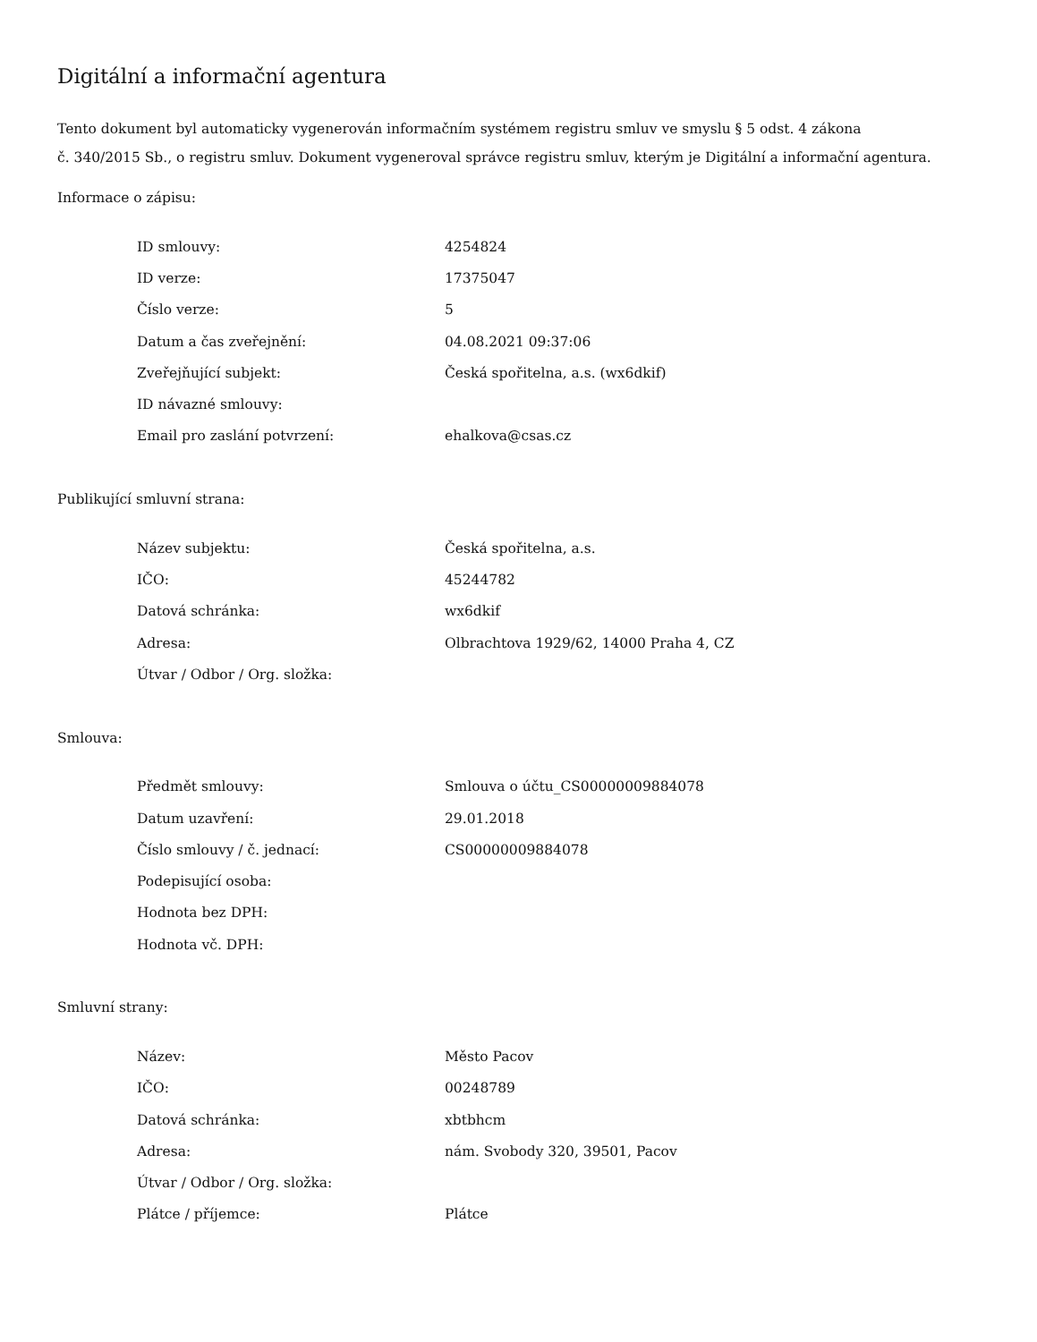Digitální a informační agentura
Tento dokument byl automaticky vygenerován informačním systémem registru smluv ve smyslu § 5 odst. 4 zákona
č. 340/2015 Sb., o registru smluv. Dokument vygeneroval správce registru smluv, kterým je Digitální a informační agentura.
Informace o zápisu:
| ID smlouvy: | 4254824 |
| ID verze: | 17375047 |
| Číslo verze: | 5 |
| Datum a čas zveřejnění: | 04.08.2021 09:37:06 |
| Zveřejňující subjekt: | Česká spořitelna, a.s. (wx6dkif) |
| ID návazné smlouvy: | |
| Email pro zaslání potvrzení: | ehalkova@csas.cz |
Publikující smluvní strana:
| Název subjektu: | Česká spořitelna, a.s. |
| IČO: | 45244782 |
| Datová schránka: | wx6dkif |
| Adresa: | Olbrachtova 1929/62, 14000 Praha 4, CZ |
| Útvar / Odbor / Org. složka: | |
Smlouva:
| Předmět smlouvy: | Smlouva o účtu_CS00000009884078 |
| Datum uzavření: | 29.01.2018 |
| Číslo smlouvy / č. jednací: | CS00000009884078 |
| Podepisující osoba: | |
| Hodnota bez DPH: | |
| Hodnota vč. DPH: | |
Smluvní strany:
| Název: | Město Pacov |
| IČO: | 00248789 |
| Datová schránka: | xbtbhcm |
| Adresa: | nám. Svobody 320, 39501, Pacov |
| Útvar / Odbor / Org. složka: | |
| Plátce / příjemce: | Plátce |